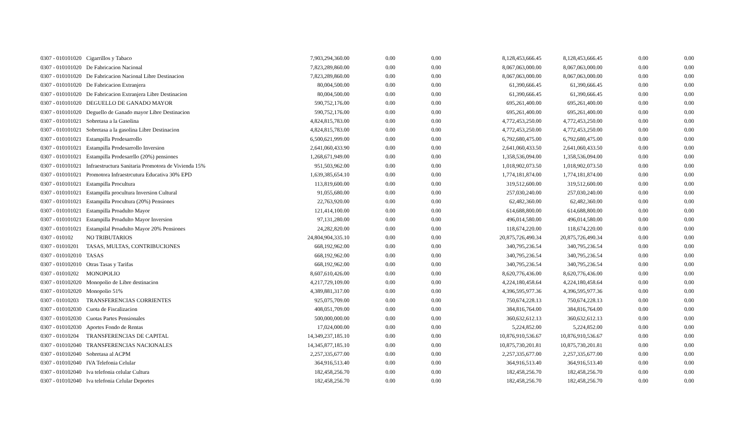| 0307 - 010101020 | Cigarrillos y Tabaco | 7,903,294,360.00 | 0.00 | 0.00 | 8,128,453,666.45 | 8,128,453,666.45 | 0.00 | 0.00 |
| 0307 - 010101020 | De Fabricacion Nacional | 7,823,289,860.00 | 0.00 | 0.00 | 8,067,063,000.00 | 8,067,063,000.00 | 0.00 | 0.00 |
| 0307 - 010101020 | De Fabricacion Nacional Libre Destinacion | 7,823,289,860.00 | 0.00 | 0.00 | 8,067,063,000.00 | 8,067,063,000.00 | 0.00 | 0.00 |
| 0307 - 010101020 | De Fabricacion Extranjera | 80,004,500.00 | 0.00 | 0.00 | 61,390,666.45 | 61,390,666.45 | 0.00 | 0.00 |
| 0307 - 010101020 | De Fabricacion Extranjera Libre Destinacion | 80,004,500.00 | 0.00 | 0.00 | 61,390,666.45 | 61,390,666.45 | 0.00 | 0.00 |
| 0307 - 010101020 | DEGUELLO DE GANADO MAYOR | 590,752,176.00 | 0.00 | 0.00 | 695,261,400.00 | 695,261,400.00 | 0.00 | 0.00 |
| 0307 - 010101020 | Deguello de Ganado mayor Libre Destinacion | 590,752,176.00 | 0.00 | 0.00 | 695,261,400.00 | 695,261,400.00 | 0.00 | 0.00 |
| 0307 - 010101021 | Sobretasa a la Gasolina | 4,824,815,783.00 | 0.00 | 0.00 | 4,772,453,250.00 | 4,772,453,250.00 | 0.00 | 0.00 |
| 0307 - 010101021 | Sobretasa a la gasolina Libre Destinacion | 4,824,815,783.00 | 0.00 | 0.00 | 4,772,453,250.00 | 4,772,453,250.00 | 0.00 | 0.00 |
| 0307 - 010101021 | Estampilla Prodesarrollo | 6,500,621,999.00 | 0.00 | 0.00 | 6,792,680,475.00 | 6,792,680,475.00 | 0.00 | 0.00 |
| 0307 - 010101021 | Estampilla Prodesarrollo Inversion | 2,641,060,433.90 | 0.00 | 0.00 | 2,641,060,433.50 | 2,641,060,433.50 | 0.00 | 0.00 |
| 0307 - 010101021 | Estampilla Prodesarrllo (20%) pensiones | 1,268,671,949.00 | 0.00 | 0.00 | 1,358,536,094.00 | 1,358,536,094.00 | 0.00 | 0.00 |
| 0307 - 010101021 | Infraestructura Sanitaria Promotora de Vivienda 15% | 951,503,962.00 | 0.00 | 0.00 | 1,018,902,073.50 | 1,018,902,073.50 | 0.00 | 0.00 |
| 0307 - 010101021 | Promotora Infraestrcutura Educativa 30% EPD | 1,639,385,654.10 | 0.00 | 0.00 | 1,774,181,874.00 | 1,774,181,874.00 | 0.00 | 0.00 |
| 0307 - 010101021 | Estampilla Procultura | 113,819,600.00 | 0.00 | 0.00 | 319,512,600.00 | 319,512,600.00 | 0.00 | 0.00 |
| 0307 - 010101021 | Estampilla procultura Inversion Cultural | 91,055,680.00 | 0.00 | 0.00 | 257,030,240.00 | 257,030,240.00 | 0.00 | 0.00 |
| 0307 - 010101021 | Estampilla Procultura (20%) Pensiones | 22,763,920.00 | 0.00 | 0.00 | 62,482,360.00 | 62,482,360.00 | 0.00 | 0.00 |
| 0307 - 010101021 | Estampilla Proadulto Mayor | 121,414,100.00 | 0.00 | 0.00 | 614,688,800.00 | 614,688,800.00 | 0.00 | 0.00 |
| 0307 - 010101021 | Estampilla Proadulto Mayor Inversion | 97,131,280.00 | 0.00 | 0.00 | 496,014,580.00 | 496,014,580.00 | 0.00 | 0.00 |
| 0307 - 010101021 | Estampilal Proadulto Mayor 20% Pensiones | 24,282,820.00 | 0.00 | 0.00 | 118,674,220.00 | 118,674,220.00 | 0.00 | 0.00 |
| 0307 - 010102 | NO TRIBUTARIOS | 24,804,904,335.10 | 0.00 | 0.00 | 20,875,726,490.34 | 20,875,726,490.34 | 0.00 | 0.00 |
| 0307 - 01010201 | TASAS, MULTAS, CONTRIBUCIONES | 668,192,962.00 | 0.00 | 0.00 | 340,795,236.54 | 340,795,236.54 | 0.00 | 0.00 |
| 0307 - 010102010 | TASAS | 668,192,962.00 | 0.00 | 0.00 | 340,795,236.54 | 340,795,236.54 | 0.00 | 0.00 |
| 0307 - 010102010 | Otras Tasas y Tarifas | 668,192,962.00 | 0.00 | 0.00 | 340,795,236.54 | 340,795,236.54 | 0.00 | 0.00 |
| 0307 - 01010202 | MONOPOLIO | 8,607,610,426.00 | 0.00 | 0.00 | 8,620,776,436.00 | 8,620,776,436.00 | 0.00 | 0.00 |
| 0307 - 010102020 | Monopolio de Libre destinacion | 4,217,729,109.00 | 0.00 | 0.00 | 4,224,180,458.64 | 4,224,180,458.64 | 0.00 | 0.00 |
| 0307 - 010102020 | Monopolio 51% | 4,389,881,317.00 | 0.00 | 0.00 | 4,396,595,977.36 | 4,396,595,977.36 | 0.00 | 0.00 |
| 0307 - 01010203 | TRANSFERENCIAS CORRIENTES | 925,075,709.00 | 0.00 | 0.00 | 750,674,228.13 | 750,674,228.13 | 0.00 | 0.00 |
| 0307 - 010102030 | Cuota de Fiscalizacion | 408,051,709.00 | 0.00 | 0.00 | 384,816,764.00 | 384,816,764.00 | 0.00 | 0.00 |
| 0307 - 010102030 | Cuotas Partes Pensionales | 500,000,000.00 | 0.00 | 0.00 | 360,632,612.13 | 360,632,612.13 | 0.00 | 0.00 |
| 0307 - 010102030 | Aportes Fondo de Rentas | 17,024,000.00 | 0.00 | 0.00 | 5,224,852.00 | 5,224,852.00 | 0.00 | 0.00 |
| 0307 - 01010204 | TRANSFERENCIAS DE CAPITAL | 14,349,237,185.10 | 0.00 | 0.00 | 10,876,910,536.67 | 10,876,910,536.67 | 0.00 | 0.00 |
| 0307 - 010102040 | TRANSFERENCIAS NACIONALES | 14,345,877,185.10 | 0.00 | 0.00 | 10,875,730,201.81 | 10,875,730,201.81 | 0.00 | 0.00 |
| 0307 - 010102040 | Sobretasa al ACPM | 2,257,335,677.00 | 0.00 | 0.00 | 2,257,335,677.00 | 2,257,335,677.00 | 0.00 | 0.00 |
| 0307 - 010102040 | IVA Telefonia Celular | 364,916,513.40 | 0.00 | 0.00 | 364,916,513.40 | 364,916,513.40 | 0.00 | 0.00 |
| 0307 - 010102040 | Iva telefonia celular Cultura | 182,458,256.70 | 0.00 | 0.00 | 182,458,256.70 | 182,458,256.70 | 0.00 | 0.00 |
| 0307 - 010102040 | Iva telefonia Celular Deportes | 182,458,256.70 | 0.00 | 0.00 | 182,458,256.70 | 182,458,256.70 | 0.00 | 0.00 |